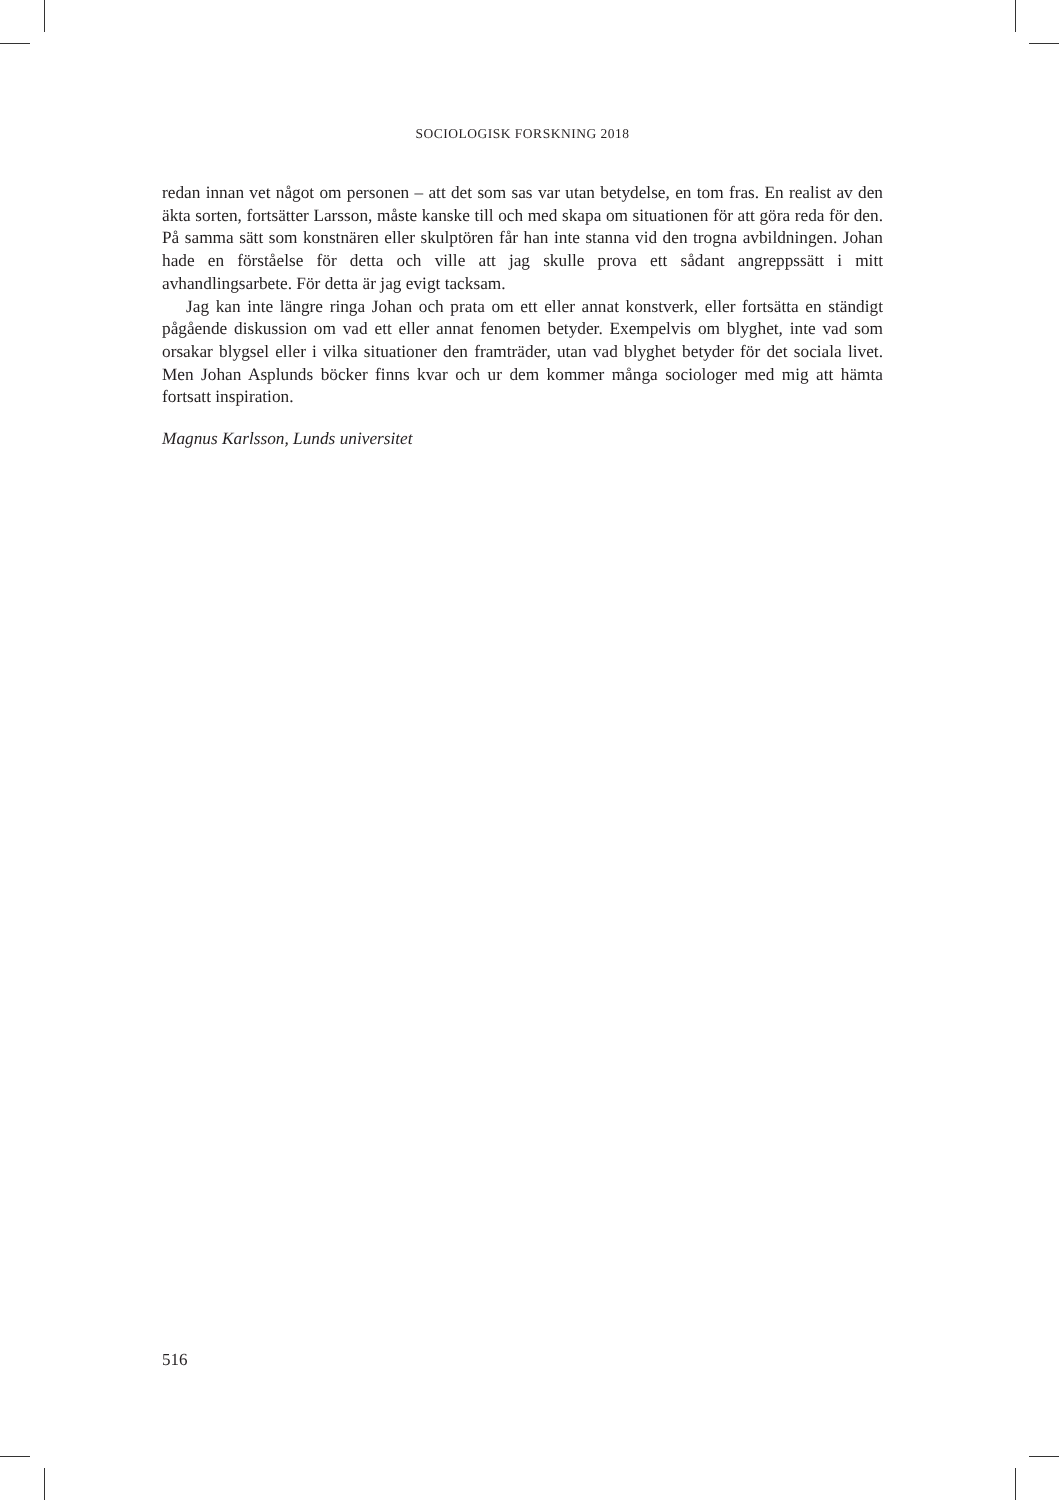SOCIOLOGISK FORSKNING 2018
redan innan vet något om personen – att det som sas var utan betydelse, en tom fras. En realist av den äkta sorten, fortsätter Larsson, måste kanske till och med skapa om situationen för att göra reda för den. På samma sätt som konstnären eller skulptören får han inte stanna vid den trogna avbildningen. Johan hade en förståelse för detta och ville att jag skulle prova ett sådant angreppssätt i mitt avhandlingsarbete. För detta är jag evigt tacksam.
Jag kan inte längre ringa Johan och prata om ett eller annat konstverk, eller fortsätta en ständigt pågående diskussion om vad ett eller annat fenomen betyder. Exempelvis om blyghet, inte vad som orsakar blygsel eller i vilka situationer den framträder, utan vad blyghet betyder för det sociala livet. Men Johan Asplunds böcker finns kvar och ur dem kommer många sociologer med mig att hämta fortsatt inspiration.
Magnus Karlsson, Lunds universitet
516